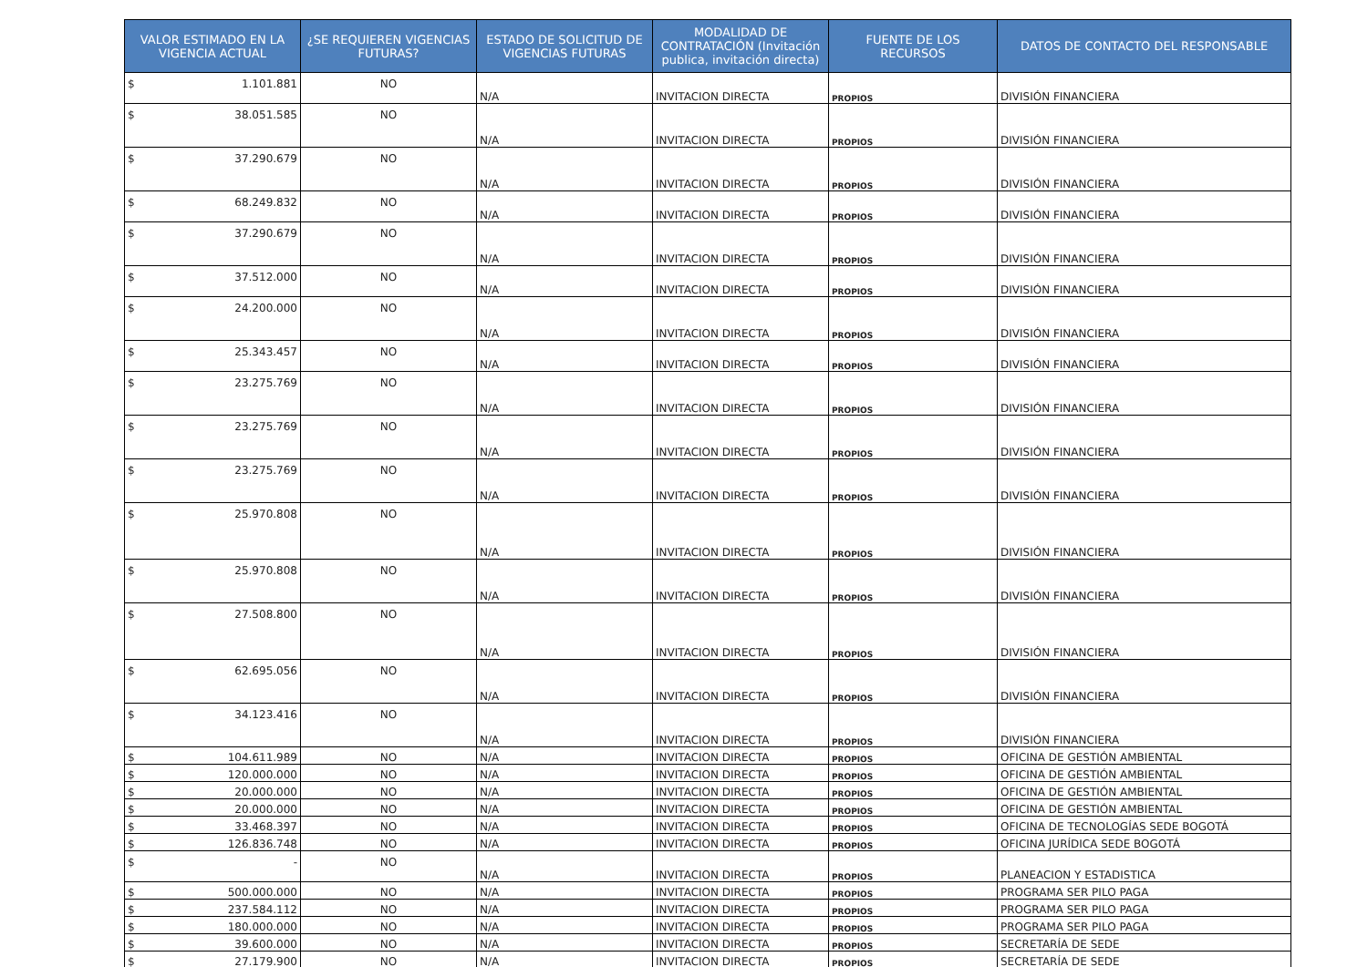| VALOR ESTIMADO EN LA VIGENCIA ACTUAL | ¿SE REQUIEREN VIGENCIAS FUTURAS? | ESTADO DE SOLICITUD DE VIGENCIAS FUTURAS | MODALIDAD DE CONTRATACIÓN (Invitación publica, invitación directa) | FUENTE DE LOS RECURSOS | DATOS DE CONTACTO DEL RESPONSABLE |
| --- | --- | --- | --- | --- | --- |
| $ 1.101.881 | NO | N/A | INVITACION DIRECTA | PROPIOS | DIVISIÓN FINANCIERA |
| $ 38.051.585 | NO | N/A | INVITACION DIRECTA | PROPIOS | DIVISIÓN FINANCIERA |
| $ 37.290.679 | NO | N/A | INVITACION DIRECTA | PROPIOS | DIVISIÓN FINANCIERA |
| $ 68.249.832 | NO | N/A | INVITACION DIRECTA | PROPIOS | DIVISIÓN FINANCIERA |
| $ 37.290.679 | NO | N/A | INVITACION DIRECTA | PROPIOS | DIVISIÓN FINANCIERA |
| $ 37.512.000 | NO | N/A | INVITACION DIRECTA | PROPIOS | DIVISIÓN FINANCIERA |
| $ 24.200.000 | NO | N/A | INVITACION DIRECTA | PROPIOS | DIVISIÓN FINANCIERA |
| $ 25.343.457 | NO | N/A | INVITACION DIRECTA | PROPIOS | DIVISIÓN FINANCIERA |
| $ 23.275.769 | NO | N/A | INVITACION DIRECTA | PROPIOS | DIVISIÓN FINANCIERA |
| $ 23.275.769 | NO | N/A | INVITACION DIRECTA | PROPIOS | DIVISIÓN FINANCIERA |
| $ 23.275.769 | NO | N/A | INVITACION DIRECTA | PROPIOS | DIVISIÓN FINANCIERA |
| $ 25.970.808 | NO | N/A | INVITACION DIRECTA | PROPIOS | DIVISIÓN FINANCIERA |
| $ 25.970.808 | NO | N/A | INVITACION DIRECTA | PROPIOS | DIVISIÓN FINANCIERA |
| $ 27.508.800 | NO | N/A | INVITACION DIRECTA | PROPIOS | DIVISIÓN FINANCIERA |
| $ 62.695.056 | NO | N/A | INVITACION DIRECTA | PROPIOS | DIVISIÓN FINANCIERA |
| $ 34.123.416 | NO | N/A | INVITACION DIRECTA | PROPIOS | DIVISIÓN FINANCIERA |
| $ 104.611.989 | NO | N/A | INVITACION DIRECTA | PROPIOS | OFICINA DE GESTIÓN AMBIENTAL |
| $ 120.000.000 | NO | N/A | INVITACION DIRECTA | PROPIOS | OFICINA DE GESTIÓN AMBIENTAL |
| $ 20.000.000 | NO | N/A | INVITACION DIRECTA | PROPIOS | OFICINA DE GESTIÓN AMBIENTAL |
| $ 20.000.000 | NO | N/A | INVITACION DIRECTA | PROPIOS | OFICINA DE GESTIÓN AMBIENTAL |
| $ 33.468.397 | NO | N/A | INVITACION DIRECTA | PROPIOS | OFICINA DE TECNOLOGÍAS SEDE BOGOTÁ |
| $ 126.836.748 | NO | N/A | INVITACION DIRECTA | PROPIOS | OFICINA JURÍDICA SEDE BOGOTÁ |
| $ - | NO | N/A | INVITACION DIRECTA | PROPIOS | PLANEACION Y ESTADISTICA |
| $ 500.000.000 | NO | N/A | INVITACION DIRECTA | PROPIOS | PROGRAMA SER PILO PAGA |
| $ 237.584.112 | NO | N/A | INVITACION DIRECTA | PROPIOS | PROGRAMA SER PILO PAGA |
| $ 180.000.000 | NO | N/A | INVITACION DIRECTA | PROPIOS | PROGRAMA SER PILO PAGA |
| $ 39.600.000 | NO | N/A | INVITACION DIRECTA | PROPIOS | SECRETARÍA DE SEDE |
| $ 27.179.900 | NO | N/A | INVITACION DIRECTA | PROPIOS | SECRETARÍA DE SEDE |